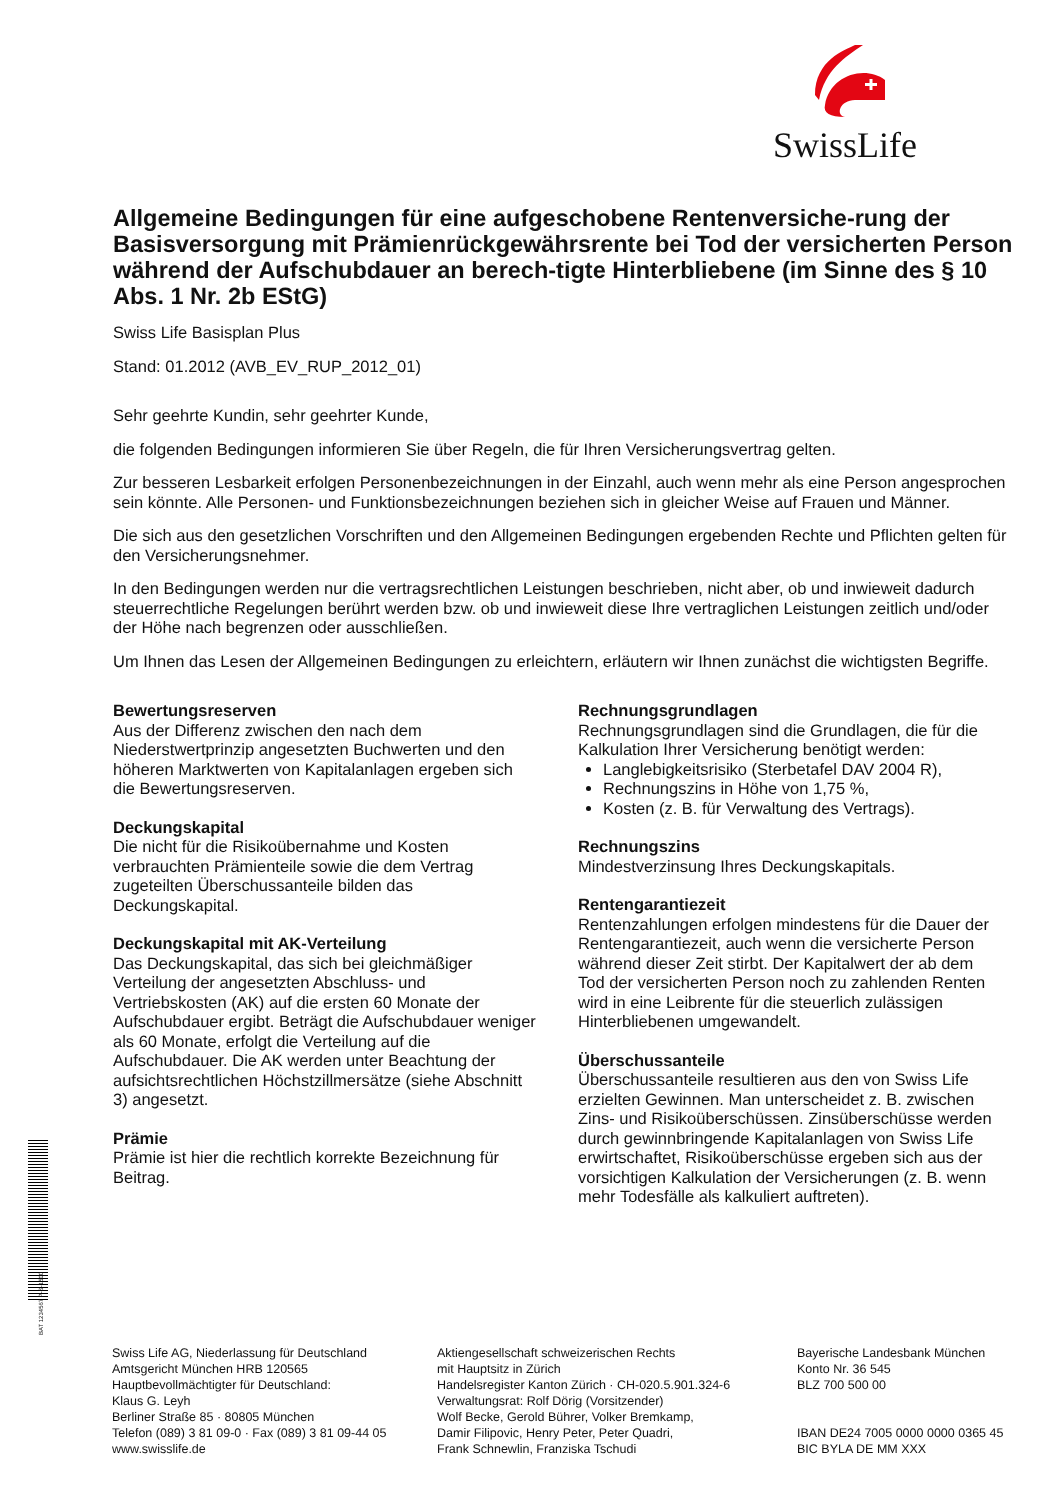SwissLife
Allgemeine Bedingungen für eine aufgeschobene Rentenversiche-rung der Basisversorgung mit Prämienrückgewährsrente bei Tod der versicherten Person während der Aufschubdauer an berech-tigte Hinterbliebene (im Sinne des § 10 Abs. 1 Nr. 2b EStG)
Swiss Life Basisplan Plus
Stand: 01.2012 (AVB_EV_RUP_2012_01)
Sehr geehrte Kundin, sehr geehrter Kunde,
die folgenden Bedingungen informieren Sie über Regeln, die für Ihren Versicherungsvertrag gelten.
Zur besseren Lesbarkeit erfolgen Personenbezeichnungen in der Einzahl, auch wenn mehr als eine Person angesprochen sein könnte. Alle Personen- und Funktionsbezeichnungen beziehen sich in gleicher Weise auf Frauen und Männer.
Die sich aus den gesetzlichen Vorschriften und den Allgemeinen Bedingungen ergebenden Rechte und Pflichten gelten für den Versicherungsnehmer.
In den Bedingungen werden nur die vertragsrechtlichen Leistungen beschrieben, nicht aber, ob und inwieweit dadurch steuerrechtliche Regelungen berührt werden bzw. ob und inwieweit diese Ihre vertraglichen Leistungen zeitlich und/oder der Höhe nach begrenzen oder ausschließen.
Um Ihnen das Lesen der Allgemeinen Bedingungen zu erleichtern, erläutern wir Ihnen zunächst die wichtigsten Begriffe.
Bewertungsreserven
Aus der Differenz zwischen den nach dem Niederstwertprinzip angesetzten Buchwerten und den höheren Marktwerten von Kapitalanlagen ergeben sich die Bewertungsreserven.
Deckungskapital
Die nicht für die Risikoübernahme und Kosten verbrauchten Prämienteile sowie die dem Vertrag zugeteilten Überschussanteile bilden das Deckungskapital.
Deckungskapital mit AK-Verteilung
Das Deckungskapital, das sich bei gleichmäßiger Verteilung der angesetzten Abschluss- und Vertriebskosten (AK) auf die ersten 60 Monate der Aufschubdauer ergibt. Beträgt die Aufschubdauer weniger als 60 Monate, erfolgt die Verteilung auf die Aufschubdauer. Die AK werden unter Beachtung der aufsichtsrechtlichen Höchstzillmersätze (siehe Abschnitt 3) angesetzt.
Prämie
Prämie ist hier die rechtlich korrekte Bezeichnung für Beitrag.
Rechnungsgrundlagen
Rechnungsgrundlagen sind die Grundlagen, die für die Kalkulation Ihrer Versicherung benötigt werden:
Langlebigkeitsrisiko (Sterbetafel DAV 2004 R),
Rechnungszins in Höhe von 1,75 %,
Kosten (z. B. für Verwaltung des Vertrags).
Rechnungszins
Mindestverzinsung Ihres Deckungskapitals.
Rentengarantiezeit
Rentenzahlungen erfolgen mindestens für die Dauer der Rentengarantiezeit, auch wenn die versicherte Person während dieser Zeit stirbt. Der Kapitalwert der ab dem Tod der versicherten Person noch zu zahlenden Renten wird in eine Leibrente für die steuerlich zulässigen Hinterbliebenen umgewandelt.
Überschussanteile
Überschussanteile resultieren aus den von Swiss Life erzielten Gewinnen. Man unterscheidet z. B. zwischen Zins- und Risikoüberschüssen. Zinsüberschüsse werden durch gewinnbringende Kapitalanlagen von Swiss Life erwirtschaftet, Risikoüberschüsse ergeben sich aus der vorsichtigen Kalkulation der Versicherungen (z. B. wenn mehr Todesfälle als kalkuliert auftreten).
BAT 1234567 P-S-1500
Swiss Life AG, Niederlassung für Deutschland
Amtsgericht München HRB 120565
Hauptbevollmächtigter für Deutschland:
Klaus G. Leyh
Berliner Straße 85 · 80805 München
Telefon (089) 3 81 09-0 · Fax (089) 3 81 09-44 05
www.swisslife.de
Aktiengesellschaft schweizerischen Rechts
mit Hauptsitz in Zürich
Handelsregister Kanton Zürich · CH-020.5.901.324-6
Verwaltungsrat: Rolf Dörig (Vorsitzender)
Wolf Becke, Gerold Bührer, Volker Bremkamp,
Damir Filipovic, Henry Peter, Peter Quadri,
Frank Schnewlin, Franziska Tschudi
Bayerische Landesbank München
Konto Nr. 36 545
BLZ 700 500 00
IBAN DE24 7005 0000 0000 0365 45
BIC BYLA DE MM XXX